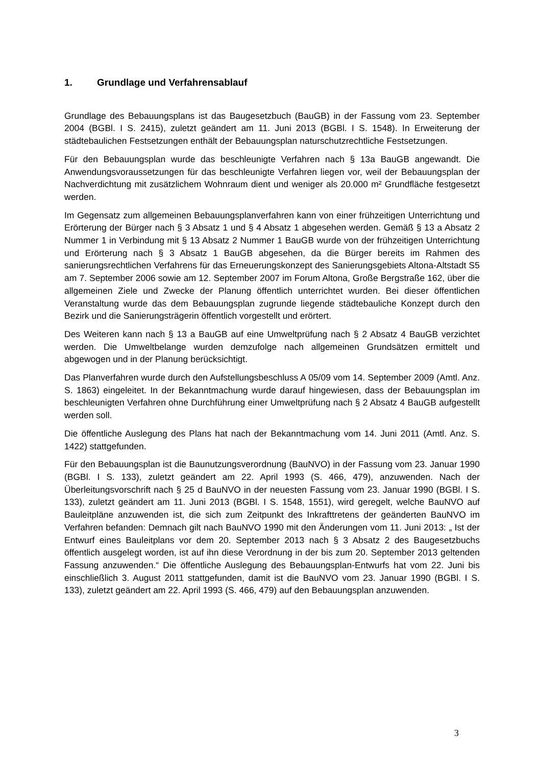1. Grundlage und Verfahrensablauf
Grundlage des Bebauungsplans ist das Baugesetzbuch (BauGB) in der Fassung vom 23. September 2004 (BGBl. I S. 2415), zuletzt geändert am 11. Juni 2013 (BGBl. I S. 1548). In Erweiterung der städtebaulichen Festsetzungen enthält der Bebauungsplan naturschutzrechtliche Festsetzungen.
Für den Bebauungsplan wurde das beschleunigte Verfahren nach § 13a BauGB angewandt. Die Anwendungsvoraussetzungen für das beschleunigte Verfahren liegen vor, weil der Bebauungsplan der Nachverdichtung mit zusätzlichem Wohnraum dient und weniger als 20.000 m² Grundfläche festgesetzt werden.
Im Gegensatz zum allgemeinen Bebauungsplanverfahren kann von einer frühzeitigen Unterrichtung und Erörterung der Bürger nach § 3 Absatz 1 und § 4 Absatz 1 abgesehen werden. Gemäß § 13 a Absatz 2 Nummer 1 in Verbindung mit § 13 Absatz 2 Nummer 1 BauGB wurde von der frühzeitigen Unterrichtung und Erörterung nach § 3 Absatz 1 BauGB abgesehen, da die Bürger bereits im Rahmen des sanierungsrechtlichen Verfahrens für das Erneuerungskonzept des Sanierungsgebiets Altona-Altstadt S5 am 7. September 2006 sowie am 12. September 2007 im Forum Altona, Große Bergstraße 162, über die allgemeinen Ziele und Zwecke der Planung öffentlich unterrichtet wurden. Bei dieser öffentlichen Veranstaltung wurde das dem Bebauungsplan zugrunde liegende städtebauliche Konzept durch den Bezirk und die Sanierungsträgerin öffentlich vorgestellt und erörtert.
Des Weiteren kann nach § 13 a BauGB auf eine Umweltprüfung nach § 2 Absatz 4 BauGB verzichtet werden. Die Umweltbelange wurden demzufolge nach allgemeinen Grundsätzen ermittelt und abgewogen und in der Planung berücksichtigt.
Das Planverfahren wurde durch den Aufstellungsbeschluss A 05/09 vom 14. September 2009 (Amtl. Anz. S. 1863) eingeleitet. In der Bekanntmachung wurde darauf hingewiesen, dass der Bebauungsplan im beschleunigten Verfahren ohne Durchführung einer Umweltprüfung nach § 2 Absatz 4 BauGB aufgestellt werden soll.
Die öffentliche Auslegung des Plans hat nach der Bekanntmachung vom 14. Juni 2011 (Amtl. Anz. S. 1422) stattgefunden.
Für den Bebauungsplan ist die Baunutzungsverordnung (BauNVO) in der Fassung vom 23. Januar 1990 (BGBl. I S. 133), zuletzt geändert am 22. April 1993 (S. 466, 479), anzuwenden. Nach der Überleitungsvorschrift nach § 25 d BauNVO in der neuesten Fassung vom 23. Januar 1990 (BGBl. I S. 133), zuletzt geändert am 11. Juni 2013 (BGBl. I S. 1548, 1551), wird geregelt, welche BauNVO auf Bauleitpläne anzuwenden ist, die sich zum Zeitpunkt des Inkrafttretens der geänderten BauNVO im Verfahren befanden: Demnach gilt nach BauNVO 1990 mit den Änderungen vom 11. Juni 2013: „ Ist der Entwurf eines Bauleitplans vor dem 20. September 2013 nach § 3 Absatz 2 des Baugesetzbuchs öffentlich ausgelegt worden, ist auf ihn diese Verordnung in der bis zum 20. September 2013 geltenden Fassung anzuwenden.“ Die öffentliche Auslegung des Bebauungsplan-Entwurfs hat vom 22. Juni bis einschließlich 3. August 2011 stattgefunden, damit ist die BauNVO vom 23. Januar 1990 (BGBl. I S. 133), zuletzt geändert am 22. April 1993 (S. 466, 479) auf den Bebauungsplan anzuwenden.
3